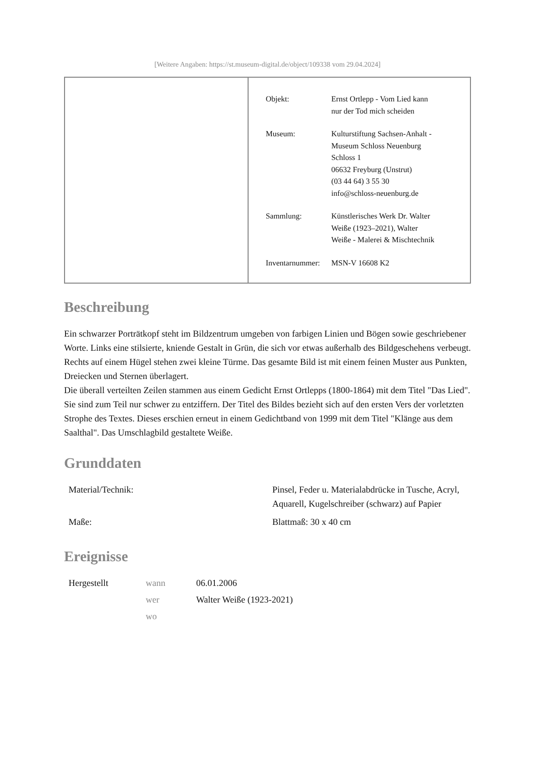[Weitere Angaben: https://st.museum-digital.de/object/109338 vom 29.04.2024]
| Objekt: | Ernst Ortlepp - Vom Lied kann nur der Tod mich scheiden |
| Museum: | Kulturstiftung Sachsen-Anhalt - Museum Schloss Neuenburg Schloss 1 06632 Freyburg (Unstrut) (03 44 64) 3 55 30 info@schloss-neuenburg.de |
| Sammlung: | Künstlerisches Werk Dr. Walter Weiße (1923–2021), Walter Weiße - Malerei & Mischtechnik |
| Inventarnummer: | MSN-V 16608 K2 |
Beschreibung
Ein schwarzer Porträtkopf steht im Bildzentrum umgeben von farbigen Linien und Bögen sowie geschriebener Worte. Links eine stilsierte, kniende Gestalt in Grün, die sich vor etwas außerhalb des Bildgeschehens verbeugt. Rechts auf einem Hügel stehen zwei kleine Türme. Das gesamte Bild ist mit einem feinen Muster aus Punkten, Dreiecken und Sternen überlagert.
Die überall verteilten Zeilen stammen aus einem Gedicht Ernst Ortlepps (1800-1864) mit dem Titel "Das Lied". Sie sind zum Teil nur schwer zu entziffern. Der Titel des Bildes bezieht sich auf den ersten Vers der vorletzten Strophe des Textes. Dieses erschien erneut in einem Gedichtband von 1999 mit dem Titel "Klänge aus dem Saalthal". Das Umschlagbild gestaltete Weiße.
Grunddaten
| Material/Technik: | Pinsel, Feder u. Materialabdrücke in Tusche, Acryl, Aquarell, Kugelschreiber (schwarz) auf Papier |
| Maße: | Blattmaß: 30 x 40 cm |
Ereignisse
| Hergestellt | wann | 06.01.2006 |
| | wer | Walter Weiße (1923-2021) |
| | wo | |